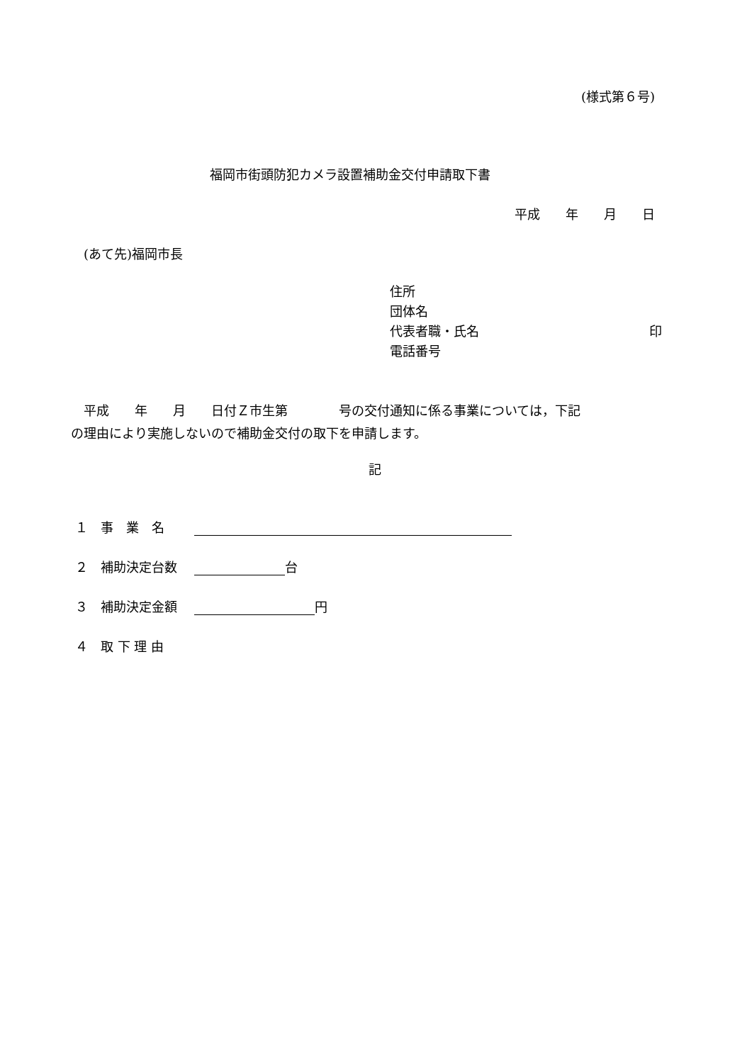(様式第６号)
福岡市街頭防犯カメラ設置補助金交付申請取下書
平成　　年　　月　　日
(あて先)福岡市長
住所
団体名
代表者職・氏名 印
電話番号
　平成　　年　　月　　日付Ｚ市生第　　　　号の交付通知に係る事業については，下記
の理由により実施しないので補助金交付の取下を申請します。
記
１　事　業　名　　
２　補助決定台数　 台
３　補助決定金額　 円
４　取 下 理 由